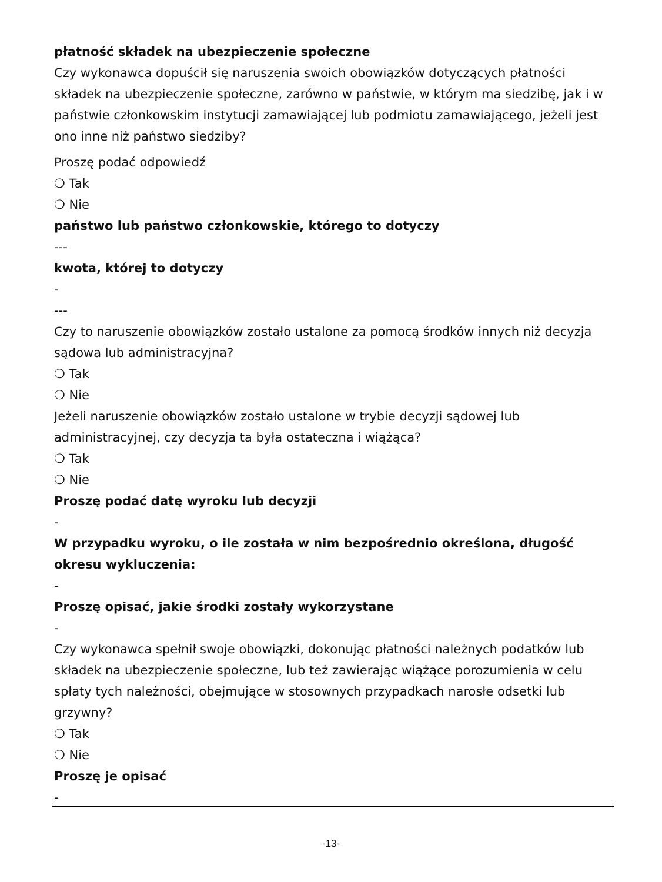płatność składek na ubezpieczenie społeczne
Czy wykonawca dopuścił się naruszenia swoich obowiązków dotyczących płatności składek na ubezpieczenie społeczne, zarówno w państwie, w którym ma siedzibę, jak i w państwie członkowskim instytucji zamawiającej lub podmiotu zamawiającego, jeżeli jest ono inne niż państwo siedziby?
Proszę podać odpowiedź
❍ Tak
❍ Nie
państwo lub państwo członkowskie, którego to dotyczy
---
kwota, której to dotyczy
-
---
Czy to naruszenie obowiązków zostało ustalone za pomocą środków innych niż decyzja sądowa lub administracyjna?
❍ Tak
❍ Nie
Jeżeli naruszenie obowiązków zostało ustalone w trybie decyzji sądowej lub administracyjnej, czy decyzja ta była ostateczna i wiążąca?
❍ Tak
❍ Nie
Proszę podać datę wyroku lub decyzji
-
W przypadku wyroku, o ile została w nim bezpośrednio określona, długość okresu wykluczenia:
-
Proszę opisać, jakie środki zostały wykorzystane
-
Czy wykonawca spełnił swoje obowiązki, dokonując płatności należnych podatków lub składek na ubezpieczenie społeczne, lub też zawierając wiążące porozumienia w celu spłaty tych należności, obejmujące w stosownych przypadkach narosłe odsetki lub grzywny?
❍ Tak
❍ Nie
Proszę je opisać
-
-13-